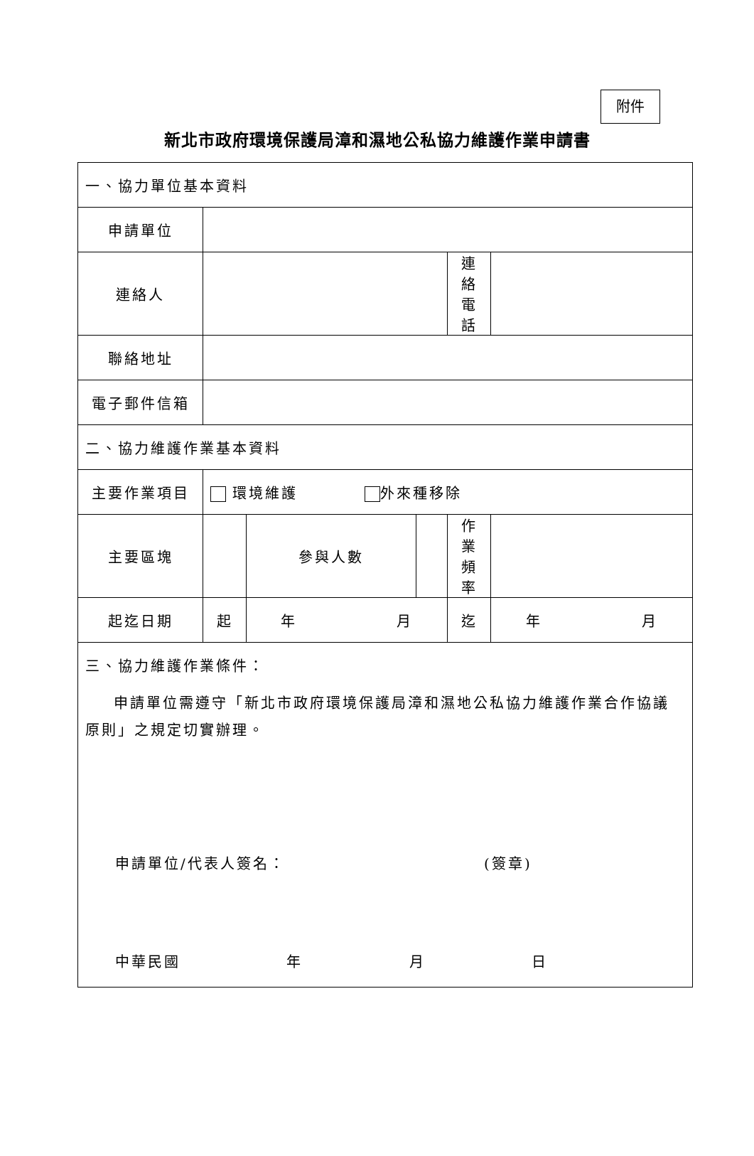附件
新北市政府環境保護局漳和濕地公私協力維護作業申請書
| 一、協力單位基本資料 | | | | | | |
| 申請單位 | | | | | | |
| 連絡人 | | | | | 連絡電話 | |
| 聯絡地址 | | | | | | |
| 電子郵件信箱 | | | | | | |
| 二、協力維護作業基本資料 | | | | | | |
| 主要作業項目 | 環境維護 外來種移除 | | | | | |
| 主要區塊 | | | 參與人數 | | 作業頻率 | |
| 起迄日期 | 起 | 年 月 | | | 迄 | 年 月 |
| 三、協力維護作業條件： 申請單位需遵守「新北市政府環境保護局漳和濕地公私協力維護作業合作協議原則」之規定切實辦理。 申請單位/代表人簽名： (簽章) 中華民國 年 月 日 | | | | | | |